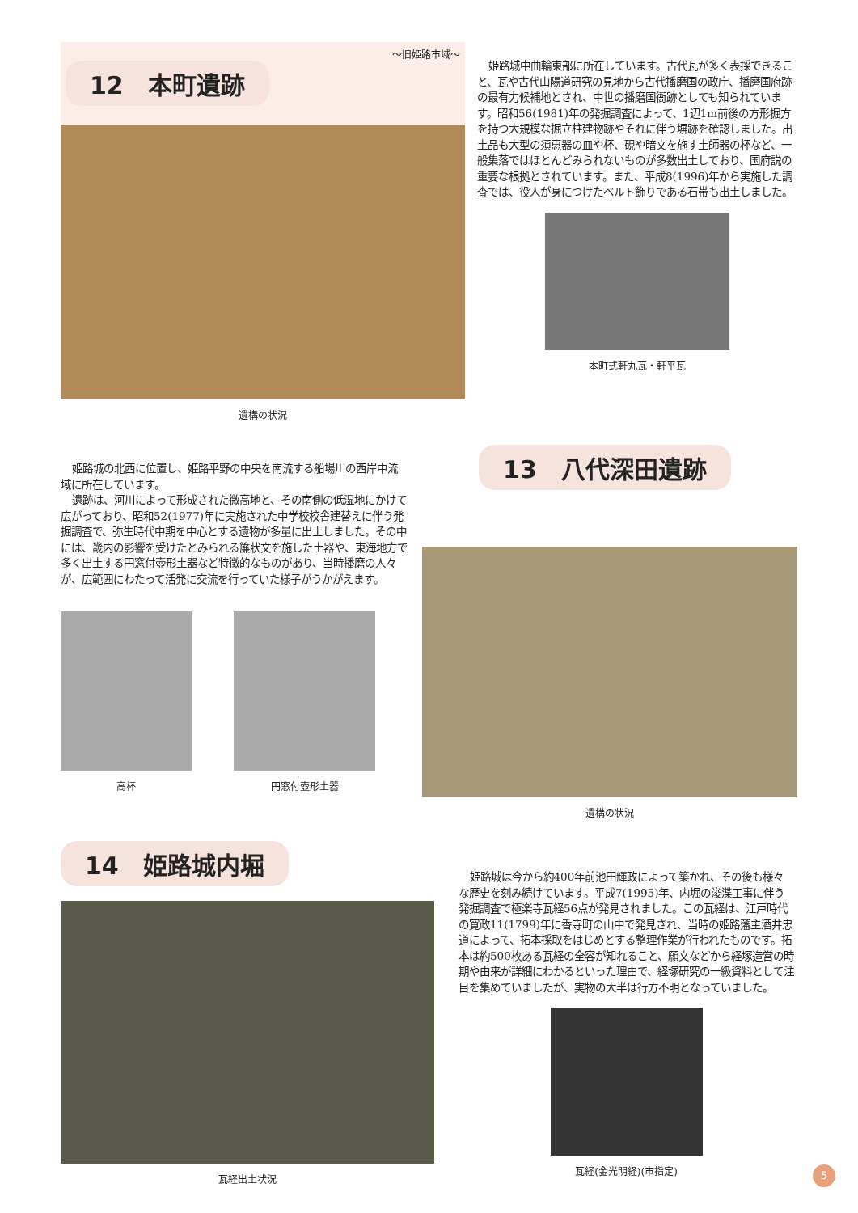～旧姫路市域～
12　本町遺跡
遺構の状況
姫路城中曲輪東部に所在しています。古代瓦が多く表採できること、瓦や古代山陽道研究の見地から古代播磨国の政庁、播磨国府跡の最有力候補地とされ、中世の播磨国衙跡としても知られています。昭和56(1981)年の発掘調査によって、1辺1m前後の方形掘方を持つ大規模な掘立柱建物跡やそれに伴う塀跡を確認しました。出土品も大型の須恵器の皿や杯、硯や暗文を施す土師器の杯など、一般集落ではほとんどみられないものが多数出土しており、国府説の重要な根拠とされています。また、平成8(1996)年から実施した調査では、役人が身につけたベルト飾りである石帯も出土しました。
本町式軒丸瓦・軒平瓦
姫路城の北西に位置し、姫路平野の中央を南流する船場川の西岸中流域に所在しています。
遺跡は、河川によって形成された微高地と、その南側の低湿地にかけて広がっており、昭和52(1977)年に実施された中学校校舎建替えに伴う発掘調査で、弥生時代中期を中心とする遺物が多量に出土しました。その中には、畿内の影響を受けたとみられる簾状文を施した土器や、東海地方で多く出土する円窓付壺形土器など特徴的なものがあり、当時播磨の人々が、広範囲にわたって活発に交流を行っていた様子がうかがえます。
高杯 円窓付壺形土器
13　八代深田遺跡
遺構の状況
14　姫路城内堀
瓦経出土状況
姫路城は今から約400年前池田輝政によって築かれ、その後も様々な歴史を刻み続けています。平成7(1995)年、内堀の浚渫工事に伴う発掘調査で極楽寺瓦経56点が発見されました。この瓦経は、江戸時代の寛政11(1799)年に香寺町の山中で発見され、当時の姫路藩主酒井忠道によって、拓本採取をはじめとする整理作業が行われたものです。拓本は約500枚ある瓦経の全容が知れること、願文などから経塚造営の時期や由来が詳細にわかるといった理由で、経塚研究の一級資料として注目を集めていましたが、実物の大半は行方不明となっていました。
瓦経(金光明経)(市指定)
5